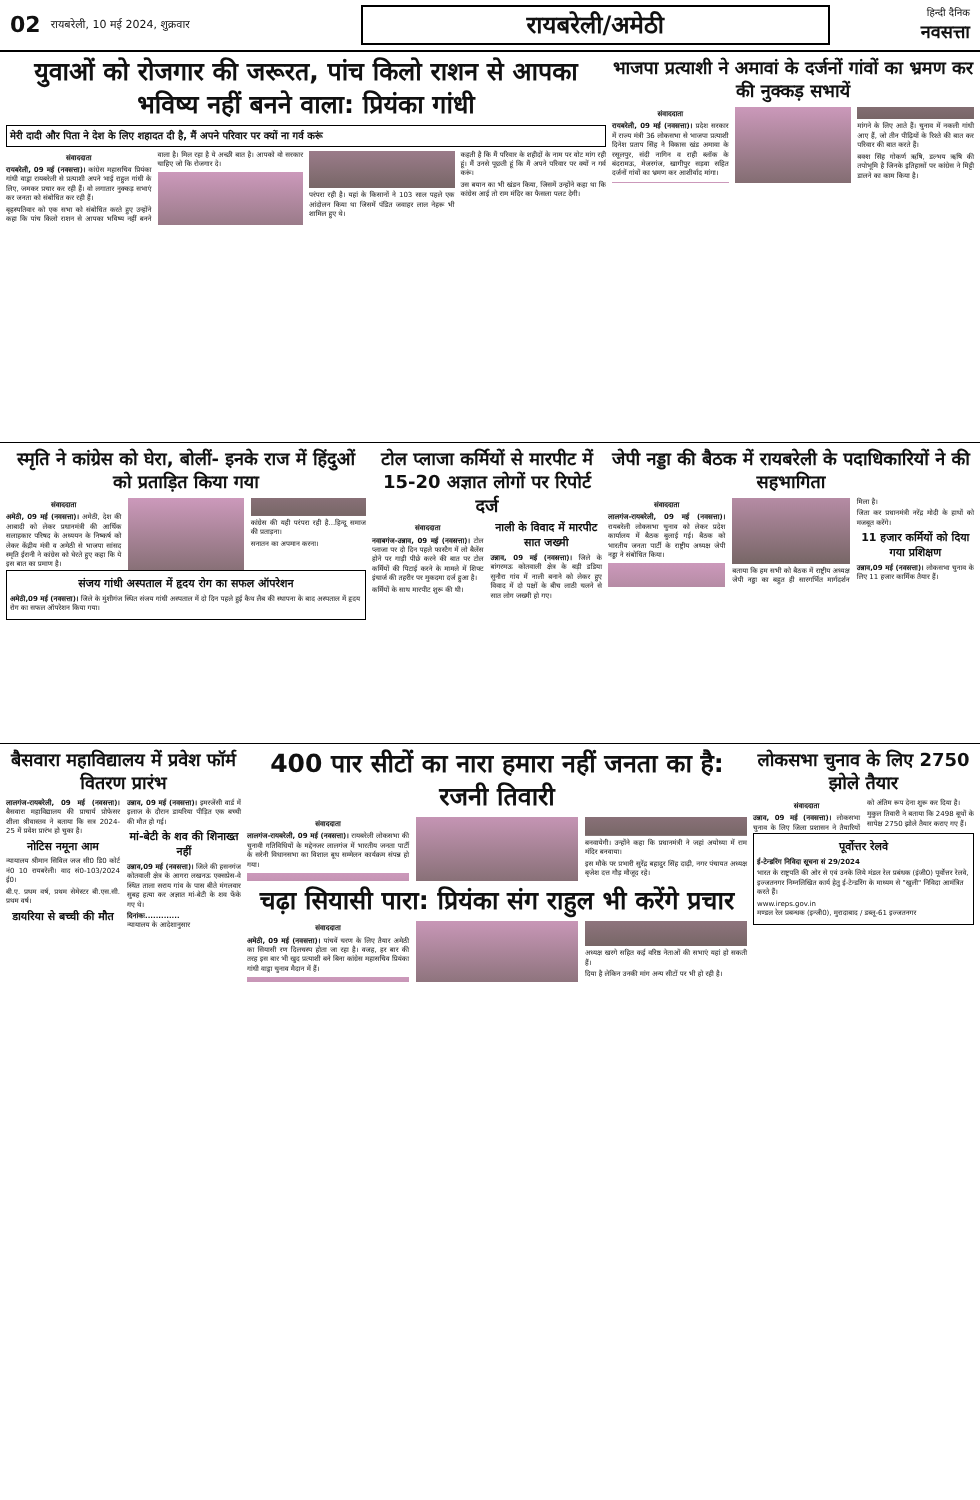02 रायबरेली, 10 मई 2024, शुक्रवार रायबरेली/अमेठी हिन्दी दैनिक
नवसत्ता
युवाओं को रोजगार की जरूरत, पांच किलो राशन से आपका भविष्य नहीं बनने वाला: प्रियंका गांधी
मेरी दादी और पिता ने देश के लिए शहादत दी है, मैं अपने परिवार पर क्यों ना गर्व करूं
संवाददाता
रायबरेली, 09 मई (नवसत्ता)। कांग्रेस महासचिव प्रियंका गांधी वाड्रा रायबरेली से प्रत्याशी अपने भाई राहुल गांधी के लिए, जमकर प्रचार कर रही हैं। वो लगातार नुक्कड़ सभाएं कर जनता को संबोधित कर रही हैं।
बृहस्पतिवार को एक सभा को संबोधित करते हुए उन्होंने कहा कि पांच किलो राशन से आपका भविष्य नहीं बनने वाला है। मिल रहा है ये अच्छी बात है। आपको वो सरकार चाहिए जो कि रोजगार दे।
परंपरा रही है। यहां के किसानों ने 103 साल पहले एक आंदोलन किया था जिसमें पंडित जवाहर लाल नेहरू भी शामिल हुए थे।
कहती है कि मैं परिवार के शहीदों के नाम पर वोट मांग रही हूं। मैं उनसे पूछती हूं कि मैं अपने परिवार पर क्यों न गर्व करूं।
उस बयान का भी खंडन किया, जिसमें उन्होंने कहा था कि कांग्रेस आई तो राम मंदिर का फैसला पलट देगी।
भाजपा प्रत्याशी ने अमावां के दर्जनों गांवों का भ्रमण कर की नुक्कड़ सभायें
संवाददाता
रायबरेली, 09 मई (नवसत्ता)। प्रदेश सरकार में राज्य मंत्री 36 लोकसभा से भाजपा प्रत्याशी दिनेश प्रताप सिंह ने विकास खंड अमावा के रसूलपुर, संदी नागिन व राही ब्लॉक के बंदरामऊ, मेजरगंज, खागीपुर सड़वा सहित दर्जनों गांवों का भ्रमण कर आशीर्वाद मांगा।
मांगने के लिए आते हैं। चुनाव में नकली गांधी आए हैं, जो तीन पीढ़ियों के रिश्ते की बात कर परिवार की बात करते हैं।
बक्श सिंह गोकर्ण ऋषि, डल्भय ऋषि की तपोभूमि है जिनके इतिहासों पर कांग्रेस ने मिट्टी डालने का काम किया है।
स्मृति ने कांग्रेस को घेरा, बोलीं- इनके राज में हिंदुओं को प्रताड़ित किया गया
संवाददाता
अमेठी, 09 मई (नवसत्ता)। अमेठी, देश की आबादी को लेकर प्रधानमंत्री की आर्थिक सलाहकार परिषद के अध्ययन के निष्कर्ष को लेकर केंद्रीय मंत्री व अमेठी से भाजपा सांसद स्मृति ईरानी ने कांग्रेस को घेरते हुए कहा कि ये इस बात का प्रमाण है।
कांग्रेस की यही परंपरा रही है...हिन्दू समाज की प्रताड़ना।
सनातन का अपमान करना।
संजय गांधी अस्पताल में हृदय रोग का सफल ऑपरेशन
अमेठी,09 मई (नवसत्ता)। जिले के मुंशीगंज स्थित संजय गांधी अस्पताल में दो दिन पहले हुई कैथ लैब की स्थापना के बाद अस्पताल में हृदय रोग का सफल ऑपरेशन किया गया।
टोल प्लाजा कर्मियों से मारपीट में 15-20 अज्ञात लोगों पर रिपोर्ट दर्ज
संवाददाता
नवाबगंज-उन्नाव, 09 मई (नवसत्ता)। टोल प्लाजा पर दो दिन पहले फास्टैग में लो बैलेंस होने पर गाड़ी पीछे करने की बात पर टोल कर्मियों की पिटाई करने के मामले में शिफ्ट इंचार्ज की तहरीर पर मुकदमा दर्ज हुआ है।
कर्मियों के साथ मारपीट शुरू की थी।
नाली के विवाद में मारपीट सात जख्मी
उन्नाव, 09 मई (नवसत्ता)। जिले के बांगरमऊ कोतवाली क्षेत्र के बड़ी डडिया सुनौरा गांव में नाली बनाने को लेकर हुए विवाद में दो पक्षों के बीच लाठी चलने से सात लोग जख्मी हो गए।
जेपी नड्डा की बैठक में रायबरेली के पदाधिकारियों ने की सहभागिता
संवाददाता
लालगंज-रायबरेली, 09 मई (नवसत्ता)। रायबरेली लोकसभा चुनाव को लेकर प्रदेश कार्यालय में बैठक बुलाई गई। बैठक को भारतीय जनता पार्टी के राष्ट्रीय अध्यक्ष जेपी नड्डा ने संबोधित किया।
बताया कि हम सभी को बैठक में राष्ट्रीय अध्यक्ष जेपी नड्डा का बहुत ही सारगर्भित मार्गदर्शन मिला है।
जिता कर प्रधानमंत्री नरेंद्र मोदी के हाथों को मजबूत करेंगे।
11 हजार कर्मियों को दिया गया प्रशिक्षण
उन्नाव,09 मई (नवसत्ता)। लोकसभा चुनाव के लिए 11 हजार कार्मिक तैयार हैं।
बैसवारा महाविद्यालय में प्रवेश फॉर्म वितरण प्रारंभ
लालगंज-रायबरेली, 09 मई (नवसत्ता)। बैसवारा महाविद्यालय की प्राचार्य प्रोफेसर शीला श्रीवास्तव ने बताया कि सत्र 2024-25 में प्रवेश प्रारंभ हो चुका है।
नोटिस नमूना आम
न्यायालय श्रीमान सिविल जज सी0 डि0 कोर्ट नं0 10 रायबरेली। वाद सं0-103/2024 ई0।
बी.ए. प्रथम वर्ष, प्रथम सेमेस्टर बी.एस.सी. प्रथम वर्ष।
डायरिया से बच्ची की मौत
उन्नाव, 09 मई (नवसत्ता)। इमरजेंसी वार्ड में इलाज के दौरान डायरिया पीड़ित एक बच्ची की मौत हो गई।
मां-बेटी के शव की शिनाख्त नहीं
उन्नाव,09 मई (नवसत्ता)। जिले की हसनगंज कोतवाली क्षेत्र के आगरा लखनऊ एक्सप्रेस-वे स्थित ताला सराय गांव के पास बीते मंगलवार सुबह हत्या कर अज्ञात मां-बेटी के शव फेंके गए थे।
दिनांकः.............
न्यायालय के आदेशानुसार
400 पार सीटों का नारा हमारा नहीं जनता का है: रजनी तिवारी
संवाददाता
लालगंज-रायबरेली, 09 मई (नवसत्ता)। रायबरेली लोकसभा की चुनावी गतिविधियों के मद्देनजर लालगंज में भारतीय जनता पार्टी के सरेनी विधानसभा का विशाल बूथ सम्मेलन कार्यक्रम संपन्न हो गया।
बनवायेगी। उन्होंने कहा कि प्रधानमंत्री ने जहां अयोध्या में राम मंदिर बनवाया।
इस मौके पर प्रभारी सुरेंद्र बहादुर सिंह दाढ़ी, नगर पंचायत अध्यक्ष बृजेश दत्त गौड़ मौजूद रहे।
चढ़ा सियासी पारा: प्रियंका संग राहुल भी करेंगे प्रचार
संवाददाता
अमेठी, 09 मई (नवसत्ता)। पांचवें चरण के लिए तैयार अमेठी का सियासी रण दिलचस्प होता जा रहा है। वजह, हर बार की तरह इस बार भी खुद प्रत्याशी बने बिना कांग्रेस महासचिव प्रियंका गांधी वाड्रा चुनाव मैदान में हैं।
अध्यक्ष खरगे सहित कई वरिष्ठ नेताओं की सभाएं यहां हो सकती हैं।
दिया है लेकिन उनकी मांग अन्य सीटों पर भी हो रही है।
लोकसभा चुनाव के लिए 2750 झोले तैयार
संवाददाता
उन्नाव, 09 मई (नवसत्ता)। लोकसभा चुनाव के लिए जिला प्रशासन ने तैयारियों को अंतिम रूप देना शुरू कर दिया है।
मुकुल तिवारी ने बताया कि 2498 बूथों के सापेक्ष 2750 झोले तैयार कराए गए हैं।
पूर्वोत्तर रेलवे
ई-टेन्डरिंग निविदा सूचना सं 29/2024
भारत के राष्ट्रपति की ओर से एवं उनके लिये मंडल रेल प्रबंधक (इंजी0) पूर्वोत्तर रेलवे, इज्जतनगर निम्नलिखित कार्य हेतु ई-टेन्डरिंग के माध्यम से "खुली" निविदा आमंत्रित करते हैं।
www.ireps.gov.in
मण्डल रेल प्रबन्धक (इन्जी0), मुरादाबाद / डब्लू-61 इज्जतनगर